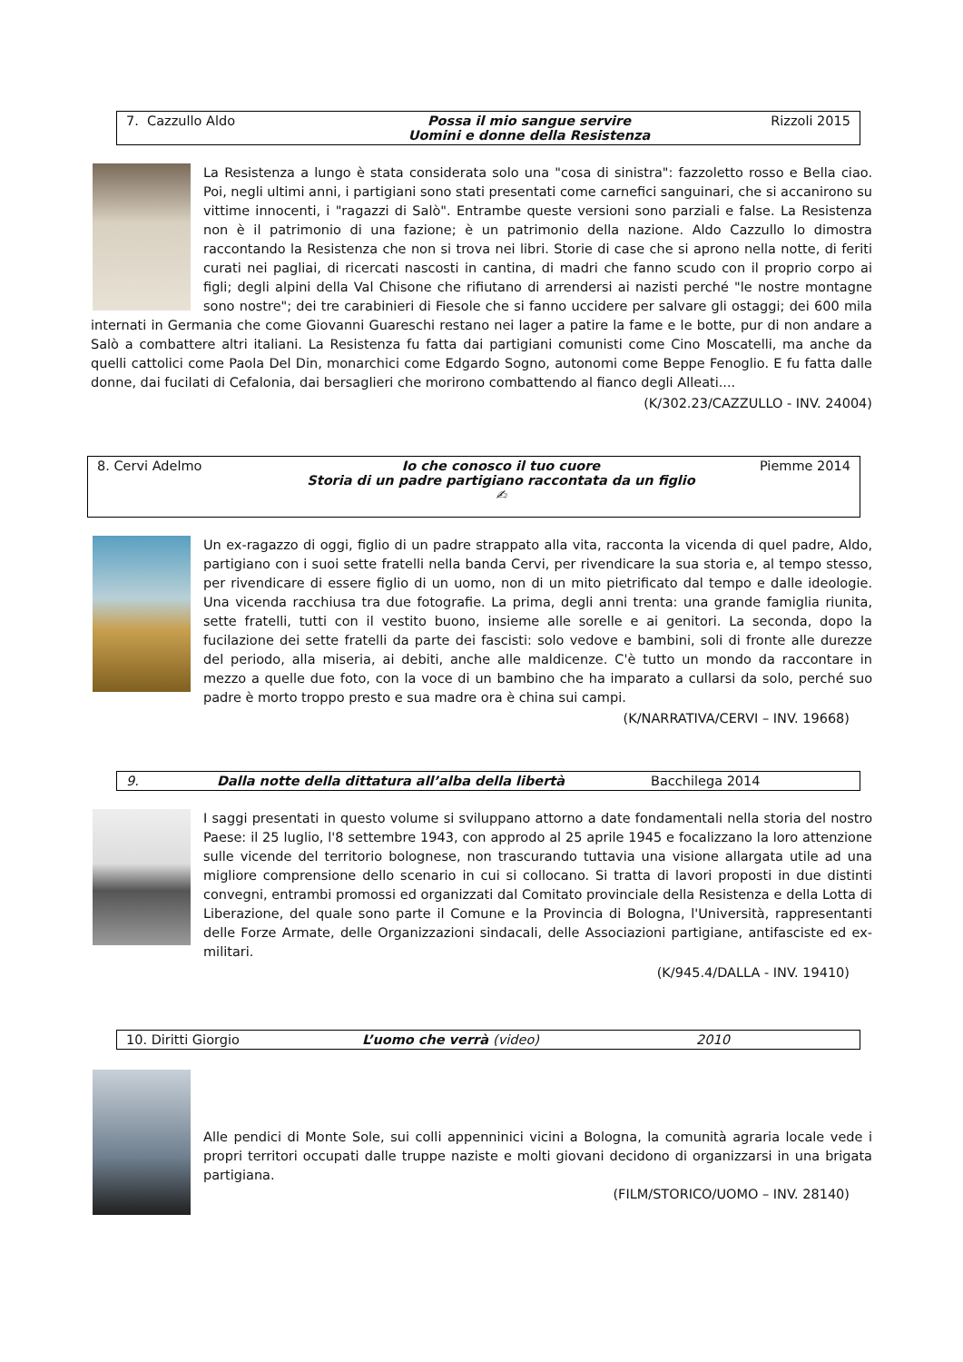7. Cazzullo Aldo Possa il mio sangue servire
Uomini e donne della Resistenza Rizzoli 2015
La Resistenza a lungo è stata considerata solo una "cosa di sinistra": fazzoletto rosso e Bella ciao. Poi, negli ultimi anni, i partigiani sono stati presentati come carnefici sanguinari, che si accanirono su vittime innocenti, i "ragazzi di Salò". Entrambe queste versioni sono parziali e false. La Resistenza non è il patrimonio di una fazione; è un patrimonio della nazione. Aldo Cazzullo lo dimostra raccontando la Resistenza che non si trova nei libri. Storie di case che si aprono nella notte, di feriti curati nei pagliai, di ricercati nascosti in cantina, di madri che fanno scudo con il proprio corpo ai figli; degli alpini della Val Chisone che rifiutano di arrendersi ai nazisti perché "le nostre montagne sono nostre"; dei tre carabinieri di Fiesole che si fanno uccidere per salvare gli ostaggi; dei 600 mila internati in Germania che come Giovanni Guareschi restano nei lager a patire la fame e le botte, pur di non andare a Salò a combattere altri italiani. La Resistenza fu fatta dai partigiani comunisti come Cino Moscatelli, ma anche da quelli cattolici come Paola Del Din, monarchici come Edgardo Sogno, autonomi come Beppe Fenoglio. E fu fatta dalle donne, dai fucilati di Cefalonia, dai bersaglieri che morirono combattendo al fianco degli Alleati....
(K/302.23/CAZZULLO - INV. 24004)
8. Cervi Adelmo Io che conosco il tuo cuore
Storia di un padre partigiano raccontata da un figlio ✍ Piemme 2014
Un ex-ragazzo di oggi, figlio di un padre strappato alla vita, racconta la vicenda di quel padre, Aldo, partigiano con i suoi sette fratelli nella banda Cervi, per rivendicare la sua storia e, al tempo stesso, per rivendicare di essere figlio di un uomo, non di un mito pietrificato dal tempo e dalle ideologie. Una vicenda racchiusa tra due fotografie. La prima, degli anni trenta: una grande famiglia riunita, sette fratelli, tutti con il vestito buono, insieme alle sorelle e ai genitori. La seconda, dopo la fucilazione dei sette fratelli da parte dei fascisti: solo vedove e bambini, soli di fronte alle durezze del periodo, alla miseria, ai debiti, anche alle maldicenze. C'è tutto un mondo da raccontare in mezzo a quelle due foto, con la voce di un bambino che ha imparato a cullarsi da solo, perché suo padre è morto troppo presto e sua madre ora è china sui campi.
(K/NARRATIVA/CERVI – INV. 19668)
9. Dalla notte della dittatura all’alba della libertà Bacchilega 2014
I saggi presentati in questo volume si sviluppano attorno a date fondamentali nella storia del nostro Paese: il 25 luglio, l'8 settembre 1943, con approdo al 25 aprile 1945 e focalizzano la loro attenzione sulle vicende del territorio bolognese, non trascurando tuttavia una visione allargata utile ad una migliore comprensione dello scenario in cui si collocano. Si tratta di lavori proposti in due distinti convegni, entrambi promossi ed organizzati dal Comitato provinciale della Resistenza e della Lotta di Liberazione, del quale sono parte il Comune e la Provincia di Bologna, l'Università, rappresentanti delle Forze Armate, delle Organizzazioni sindacali, delle Associazioni partigiane, antifasciste ed ex-militari.
(K/945.4/DALLA - INV. 19410)
10. Diritti Giorgio L’uomo che verrà (video) 2010
Alle pendici di Monte Sole, sui colli appenninici vicini a Bologna, la comunità agraria locale vede i propri territori occupati dalle truppe naziste e molti giovani decidono di organizzarsi in una brigata partigiana.
(FILM/STORICO/UOMO – INV. 28140)